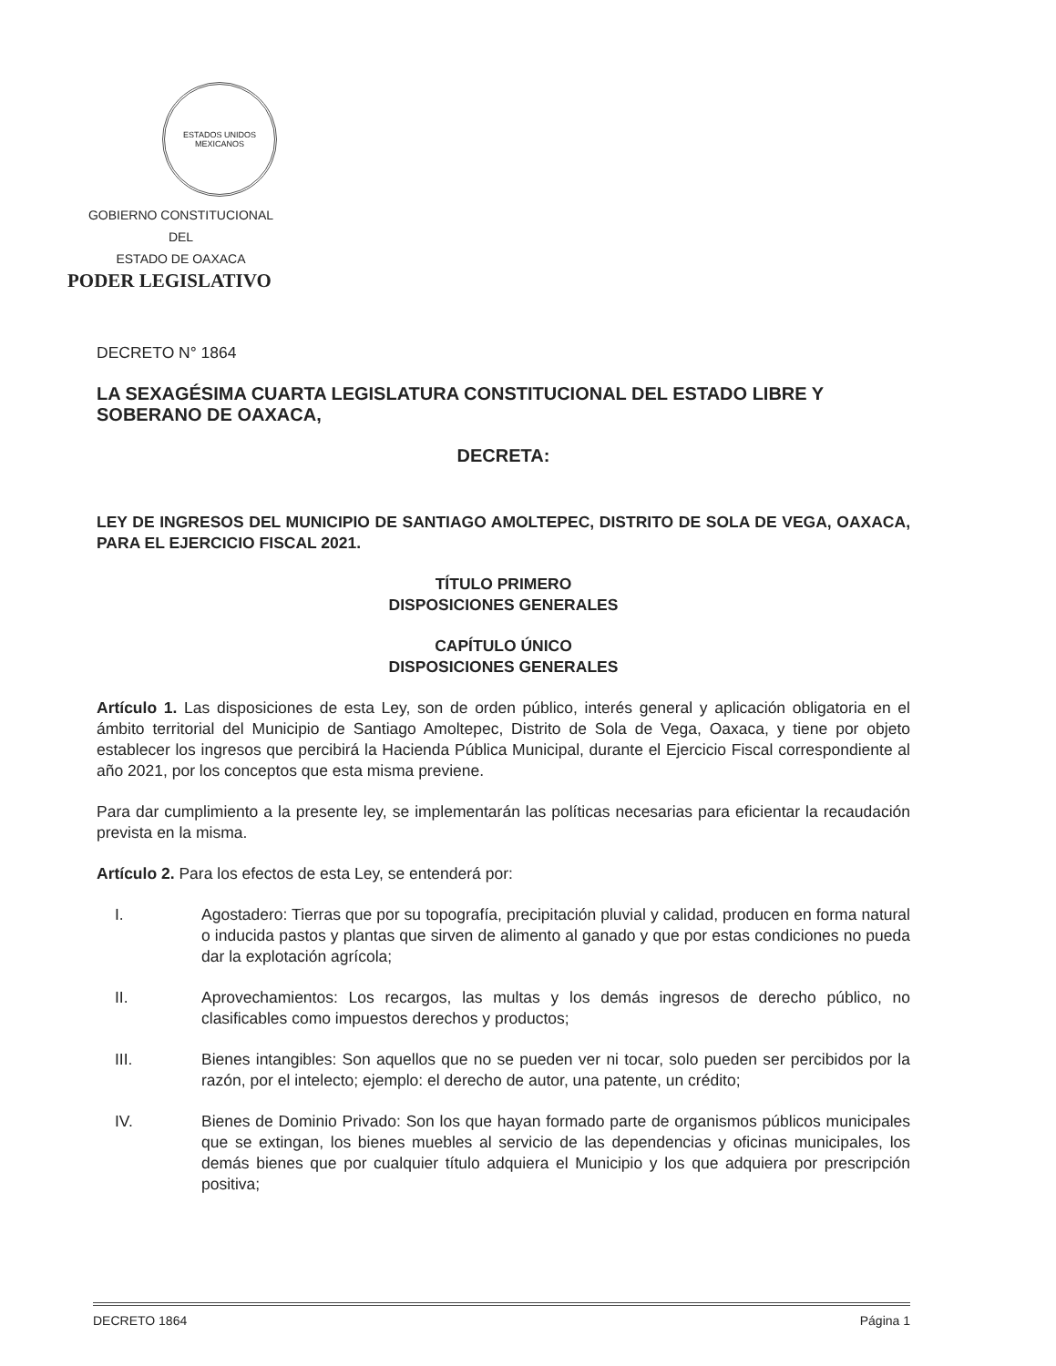ESTADOS UNIDOS MEXICANOS
GOBIERNO CONSTITUCIONAL
DEL
ESTADO DE OAXACA
PODER LEGISLATIVO
DECRETO N° 1864
LA SEXAGÉSIMA CUARTA LEGISLATURA CONSTITUCIONAL DEL ESTADO LIBRE Y SOBERANO DE OAXACA,
DECRETA:
LEY DE INGRESOS DEL MUNICIPIO DE SANTIAGO AMOLTEPEC, DISTRITO DE SOLA DE VEGA, OAXACA, PARA EL EJERCICIO FISCAL 2021.
TÍTULO PRIMERO
DISPOSICIONES GENERALES
CAPÍTULO ÚNICO
DISPOSICIONES GENERALES
Artículo 1. Las disposiciones de esta Ley, son de orden público, interés general y aplicación obligatoria en el ámbito territorial del Municipio de Santiago Amoltepec, Distrito de Sola de Vega, Oaxaca, y tiene por objeto establecer los ingresos que percibirá la Hacienda Pública Municipal, durante el Ejercicio Fiscal correspondiente al año 2021, por los conceptos que esta misma previene.
Para dar cumplimiento a la presente ley, se implementarán las políticas necesarias para eficientar la recaudación prevista en la misma.
Artículo 2. Para los efectos de esta Ley, se entenderá por:
I. Agostadero: Tierras que por su topografía, precipitación pluvial y calidad, producen en forma natural o inducida pastos y plantas que sirven de alimento al ganado y que por estas condiciones no pueda dar la explotación agrícola;
II. Aprovechamientos: Los recargos, las multas y los demás ingresos de derecho público, no clasificables como impuestos derechos y productos;
III. Bienes intangibles: Son aquellos que no se pueden ver ni tocar, solo pueden ser percibidos por la razón, por el intelecto; ejemplo: el derecho de autor, una patente, un crédito;
IV. Bienes de Dominio Privado: Son los que hayan formado parte de organismos públicos municipales que se extingan, los bienes muebles al servicio de las dependencias y oficinas municipales, los demás bienes que por cualquier título adquiera el Municipio y los que adquiera por prescripción positiva;
DECRETO 1864 Página 1